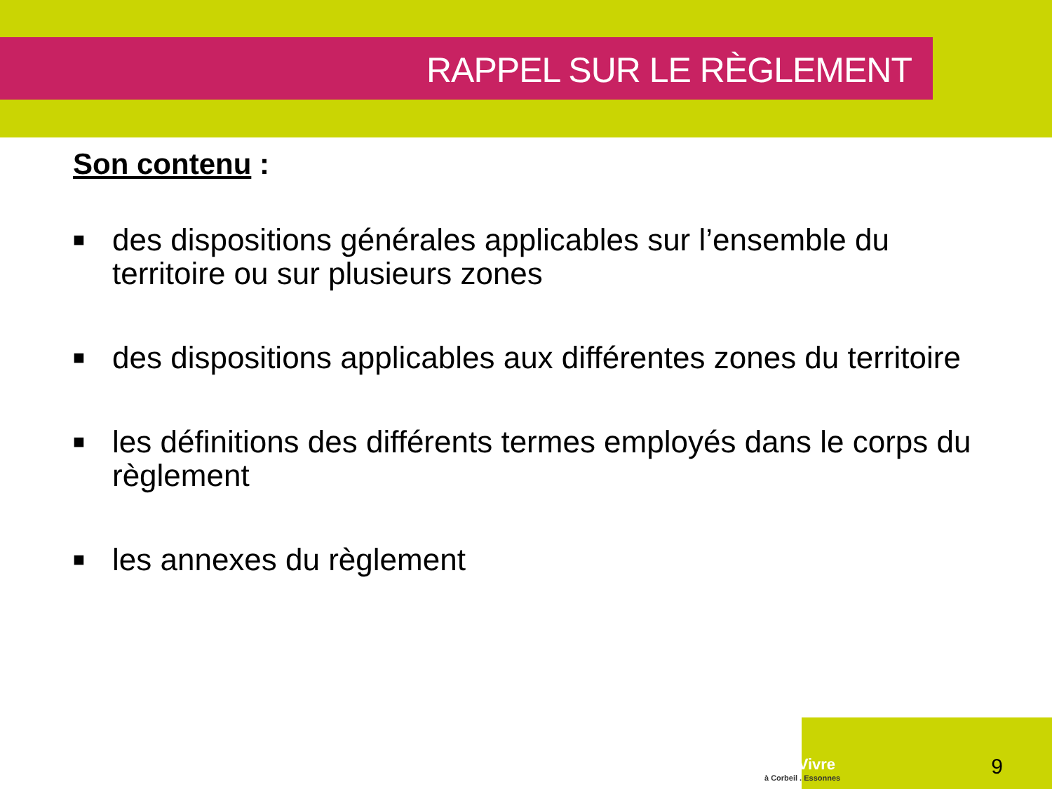RAPPEL SUR LE RÈGLEMENT
Son contenu :
■ des dispositions générales applicables sur l’ensemble du territoire ou sur plusieurs zones
■ des dispositions applicables aux différentes zones du territoire
■ les définitions des différents termes employés dans le corps du règlement
■ les annexes du règlement
BienVivre
à Corbeil . Essonnes
9